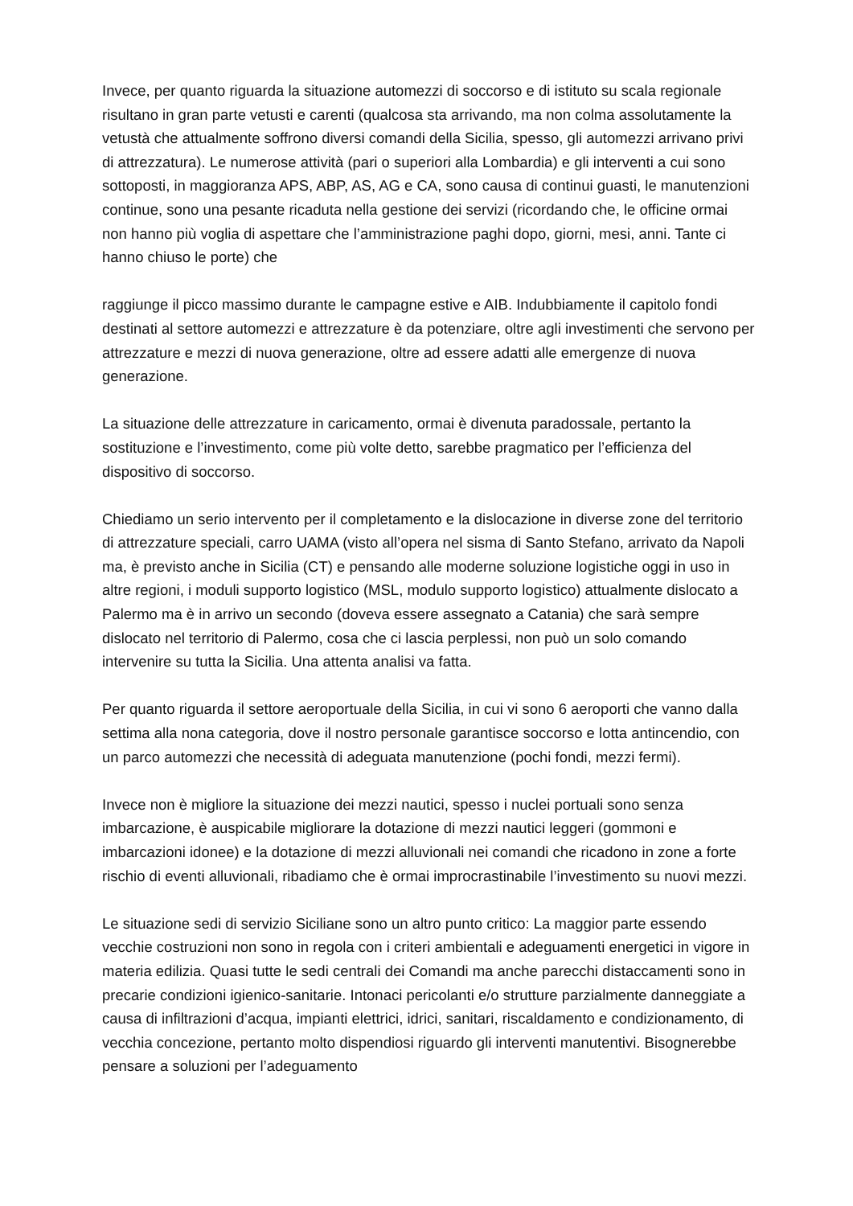Invece, per quanto riguarda la situazione automezzi di soccorso e di istituto su scala regionale risultano in gran parte vetusti e carenti (qualcosa sta arrivando, ma non colma assolutamente la vetustà che attualmente soffrono diversi comandi della Sicilia, spesso, gli automezzi arrivano privi di attrezzatura). Le numerose attività (pari o superiori alla Lombardia) e gli interventi a cui sono sottoposti, in maggioranza APS, ABP, AS, AG e CA, sono causa di continui guasti, le manutenzioni continue, sono una pesante ricaduta nella gestione dei servizi (ricordando che, le officine ormai non hanno più voglia di aspettare che l’amministrazione paghi dopo, giorni, mesi, anni. Tante ci hanno chiuso le porte) che
raggiunge il picco massimo durante le campagne estive e AIB. Indubbiamente il capitolo fondi destinati al settore automezzi e attrezzature è da potenziare, oltre agli investimenti che servono per attrezzature e mezzi di nuova generazione, oltre ad essere adatti alle emergenze di nuova generazione.
La situazione delle attrezzature in caricamento, ormai è divenuta paradossale, pertanto la sostituzione e l’investimento, come più volte detto, sarebbe pragmatico per l’efficienza del dispositivo di soccorso.
Chiediamo un serio intervento per il completamento e la dislocazione in diverse zone del territorio di attrezzature speciali, carro UAMA (visto all’opera nel sisma di Santo Stefano, arrivato da Napoli ma, è previsto anche in Sicilia (CT) e pensando alle moderne soluzione logistiche oggi in uso in altre regioni, i moduli supporto logistico (MSL, modulo supporto logistico) attualmente dislocato a Palermo ma è in arrivo un secondo (doveva essere assegnato a Catania) che sarà sempre dislocato nel territorio di Palermo, cosa che ci lascia perplessi, non può un solo comando intervenire su tutta la Sicilia. Una attenta analisi va fatta.
Per quanto riguarda il settore aeroportuale della Sicilia, in cui vi sono 6 aeroporti che vanno dalla settima alla nona categoria, dove il nostro personale garantisce soccorso e lotta antincendio, con un parco automezzi che necessità di adeguata manutenzione (pochi fondi, mezzi fermi).
Invece non è migliore la situazione dei mezzi nautici, spesso i nuclei portuali sono senza imbarcazione, è auspicabile migliorare la dotazione di mezzi nautici leggeri (gommoni e imbarcazioni idonee) e la dotazione di mezzi alluvionali nei comandi che ricadono in zone a forte rischio di eventi alluvionali, ribadiamo che è ormai improcrastinabile l’investimento su nuovi mezzi.
Le situazione sedi di servizio Siciliane sono un altro punto critico: La maggior parte essendo vecchie costruzioni non sono in regola con i criteri ambientali e adeguamenti energetici in vigore in materia edilizia. Quasi tutte le sedi centrali dei Comandi ma anche parecchi distaccamenti sono in precarie condizioni igienico-sanitarie. Intonaci pericolanti e/o strutture parzialmente danneggiate a causa di infiltrazioni d’acqua, impianti elettrici, idrici, sanitari, riscaldamento e condizionamento, di vecchia concezione, pertanto molto dispendiosi riguardo gli interventi manutentivi. Bisognerebbe pensare a soluzioni per l’adeguamento